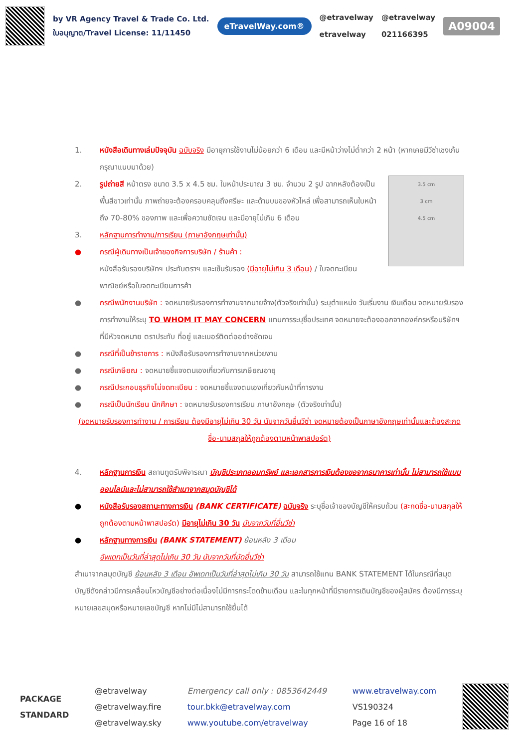by VR Agency Travel & Trade Co. Ltd.
ใบอนุญาต/Travel License: 11/11450
eTravelWay.com®
@etravelway
etravelway
@etravelway
021166395
A09004
1. หนังสือเดินทางเล่มปัจจุบัน ฉบับจริง มีอายุการใช้งานไม่น้อยกว่า 6 เดือน และมีหน้าว่างไม่ต่ำกว่า 2 หน้า (หากเคยมีวีซ่าเชงเก้น กรุณาแนบมาด้วย)
3.5 cm
3 cm
4.5 cm
2. รูปถ่ายสี หน้าตรง ขนาด 3.5 x 4.5 ซม. ใบหน้าประมาณ 3 ซม. จำนวน 2 รูป ฉากหลังต้องเป็นพื้นสีขาวเท่านั้น ภาพถ่ายจะต้องครอบคลุมถึงศรีษะ และด้านบนของหัวไหล่ เพื่อสามารถเห็นใบหน้าถึง 70-80% ของภาพ และเพื่อความชัดเจน และมีอายุไม่เกิน 6 เดือน
3. หลักฐานการทำงาน/การเรียน (ภาษาอังกฤษเท่านั้น)
● กรณีผู้เดินทางเป็นเจ้าของกิจการบริษัท / ร้านค้า :
หนังสือรับรองบริษัทฯ ประทับตราฯ และเซ็นรับรอง (มีอายุไม่เกิน 3 เดือน) / ใบจดทะเบียนพาณิชย์หรือใบจดทะเบียนการค้า
● กรณีพนักงานบริษัท : จดหมายรับรองการทำงานจากนายจ้าง(ตัวจริงเท่านั้น) ระบุตำแหน่ง วันเริ่มงาน เงินเดือน จดหมายรับรองการทำงานให้ระบุ TO WHOM IT MAY CONCERN แทนการระบุชื่อประเทศ จดหมายจะต้องออกจากองค์กรหรือบริษัทฯ ที่มีหัวจดหมาย ตราประทับ ที่อยู่ และเบอร์ติดต่ออย่างชัดเจน
● กรณีที่เป็นข้าราชการ : หนังสือรับรองการทำงานจากหน่วยงาน
● กรณีเกษียณ : จดหมายชี้แจงตนเองเกี่ยวกับการเกษียณอายุ
● กรณีประกอบธุรกิจไม่จดทะเบียน : จดหมายชี้แจงตนเองเกี่ยวกับหน้าที่การงาน
● กรณีเป็นนักเรียน นักศึกษา : จดหมายรับรองการเรียน ภาษาอังกฤษ (ตัวจริงเท่านั้น)
(จดหมายรับรองการทำงาน / การเรียน ต้องมีอายุไม่เกิน 30 วัน นับจากวันยื่นวีซ่า จดหมายต้องเป็นภาษาอังกฤษเท่านั้นและต้องสะกดชื่อ-นามสกุลให้ถูกต้องตามหน้าพาสปอร์ต)
4. หลักฐานการเงิน สถานทูตรับพิจารณา บัญชีประเภทออมทรัพย์ และเอกสารการเงินต้องขอจากธนาคารเท่านั้น ไม่สามารถใช้แบบออนไลน์และไม่สามารถใช้สำเนาจากสมุดบัญชีได้
● หนังสือรับรองสถานะทางการเงิน (BANK CERTIFICATE) ฉบับจริง ระบุชื่อเจ้าของบัญชีให้ครบถ้วน (สะกดชื่อ-นามสกุลให้ถูกต้องตามหน้าพาสปอร์ต) มีอายุไม่เกิน 30 วัน นับจากวันที่ยื่นวีซ่า
● หลักฐานทางการเงิน (BANK STATEMENT) ย้อนหลัง 3 เดือน
อัพเดทเป็นวันที่ล่าสุดไม่เกิน 30 วัน นับจากวันที่นัดยื่นวีซ่า
สำเนาจากสมุดบัญชี ย้อนหลัง 3 เดือน อัพเดทเป็นวันที่ล่าสุดไม่เกิน 30 วัน สามารถใช้แทน BANK STATEMENT ได้ในกรณีที่สมุดบัญชีดังกล่าวมีการเคลื่อนไหวบัญชีอย่างต่อเนื่องไม่มีการกระโดดข้ามเดือน และในทุกหน้าที่มีรายการเดินบัญชีของผู้สมัคร ต้องมีการระบุหมายเลขสมุดหรือหมายเลขบัญชี หากไม่มีไม่สามารถใช้ยื่นได้
PACKAGE
STANDARD
@etravelway
@etravelway.fire
@etravelway.sky
Emergency call only : 0853642449
tour.bkk@etravelway.com
www.youtube.com/etravelway
www.etravelway.com
VS190324
Page 16 of 18